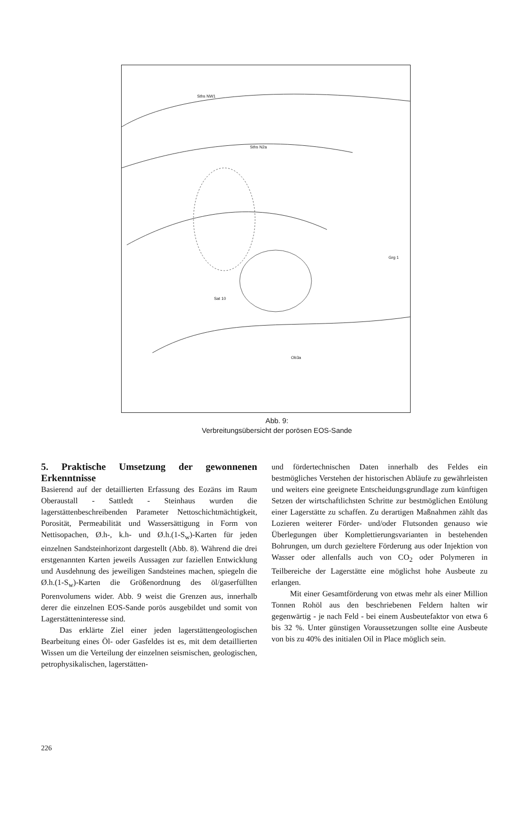Sths NW1
Sths N2a
Sat 10
Grg 1
Ob3a
Abb. 9:
Verbreitungsübersicht der porösen EOS-Sande
5. Praktische Umsetzung der gewonnenen Erkenntnisse
Basierend auf der detaillierten Erfassung des Eozäns im Raum Oberaustall - Sattledt - Steinhaus wurden die lagerstättenbeschreibenden Parameter Nettoschichtmächtigkeit, Porosität, Permeabilität und Wassersättigung in Form von Nettisopachen, Ø.h-, k.h- und Ø.h.(1-S<sub>w</sub>)-Karten für jeden einzelnen Sandsteinhorizont dargestellt (Abb. 8). Während die drei erstgenannten Karten jeweils Aussagen zur faziellen Entwicklung und Ausdehnung des jeweiligen Sandsteines machen, spiegeln die Ø.h.(1-S<sub>w</sub>)-Karten die Größenordnung des öl/gaserfüllten Porenvolumens wider. Abb. 9 weist die Grenzen aus, innerhalb derer die einzelnen EOS-Sande porös ausgebildet und somit von Lagerstätteninteresse sind.
Das erklärte Ziel einer jeden lagerstättengeologischen Bearbeitung eines Öl- oder Gasfeldes ist es, mit dem detaillierten Wissen um die Verteilung der einzelnen seismischen, geologischen, petrophysikalischen, lagerstätten-
und fördertechnischen Daten innerhalb des Feldes ein bestmögliches Verstehen der historischen Abläufe zu gewährleisten und weiters eine geeignete Entscheidungsgrundlage zum künftigen Setzen der wirtschaftlichsten Schritte zur bestmöglichen Entölung einer Lagerstätte zu schaffen. Zu derartigen Maßnahmen zählt das Lozieren weiterer Förder- und/oder Flutsonden genauso wie Überlegungen über Komplettierungsvarianten in bestehenden Bohrungen, um durch gezieltere Förderung aus oder Injektion von Wasser oder allenfalls auch von CO<sub>2</sub> oder Polymeren in Teilbereiche der Lagerstätte eine möglichst hohe Ausbeute zu erlangen.
Mit einer Gesamtförderung von etwas mehr als einer Million Tonnen Rohöl aus den beschriebenen Feldern halten wir gegenwärtig - je nach Feld - bei einem Ausbeutefaktor von etwa 6 bis 32 %. Unter günstigen Voraussetzungen sollte eine Ausbeute von bis zu 40% des initialen Oil in Place möglich sein.
226